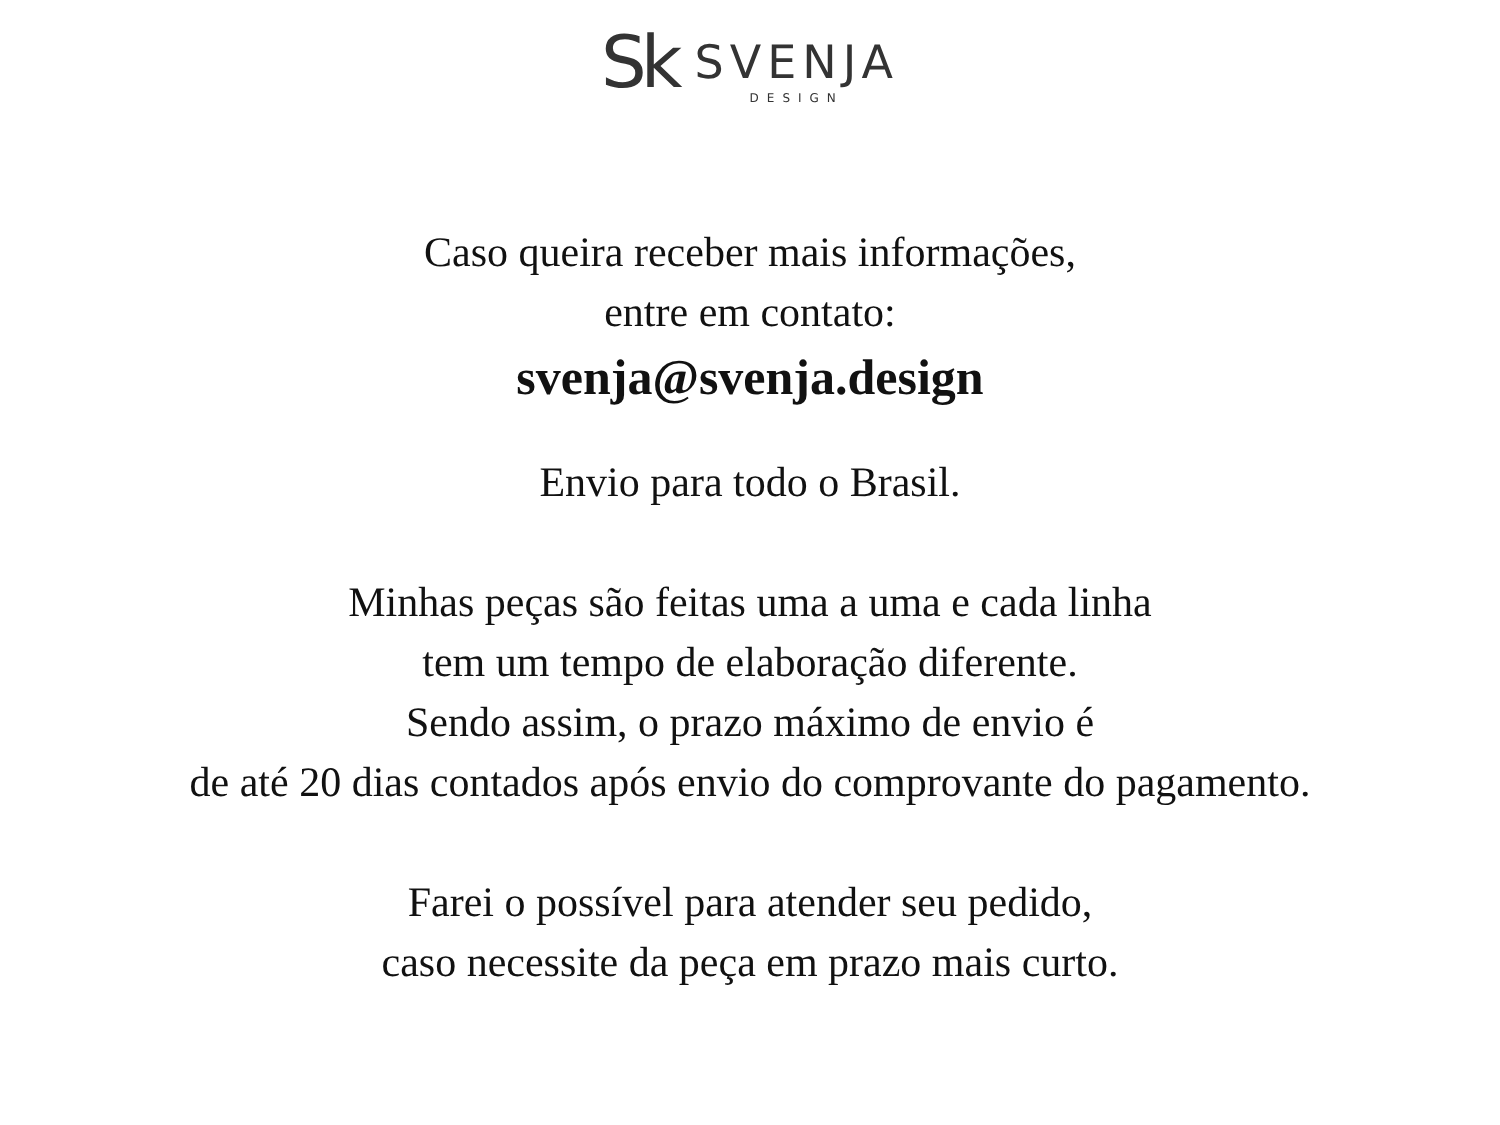Sk
SVENJA
DESIGN
Caso queira receber mais informações,
entre em contato:
svenja@svenja.design
Envio para todo o Brasil.
Minhas peças são feitas uma a uma e cada linha
tem um tempo de elaboração diferente.
Sendo assim, o prazo máximo de envio é
de até 20 dias contados após envio do comprovante do pagamento.
Farei o possível para atender seu pedido,
caso necessite da peça em prazo mais curto.